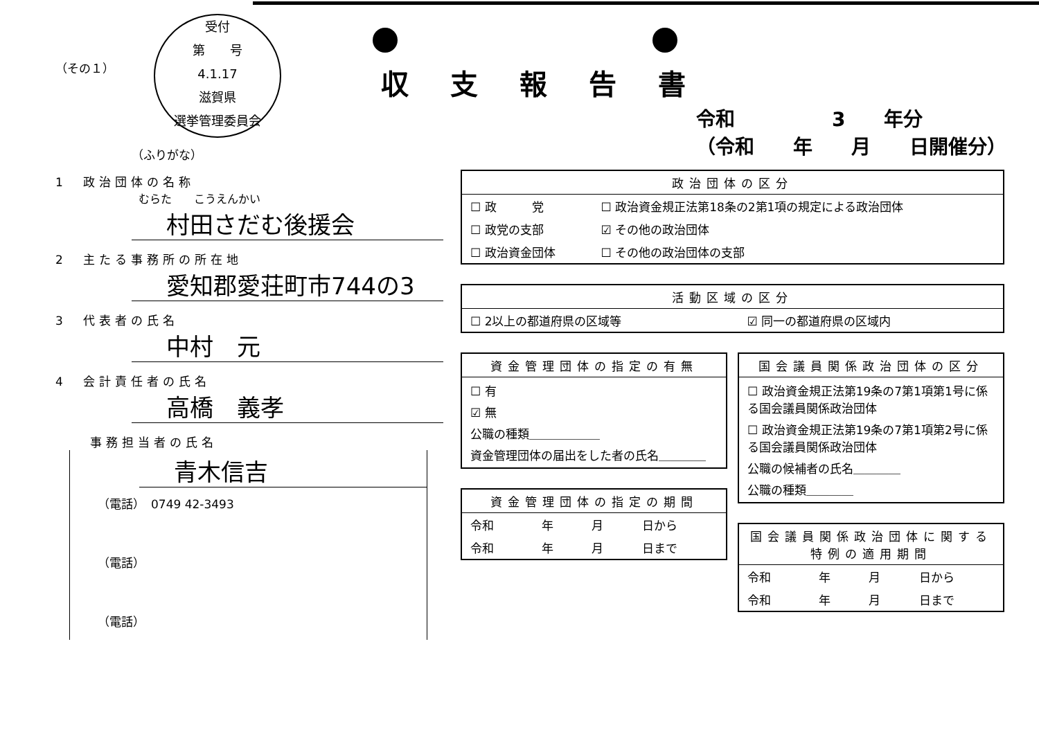受付
第　　号
4.1.17
滋賀県
選挙管理委員会
（その１）
（ふりがな）
1　政治団体の名称
むらた　　こうえんかい
村田さだむ後援会
2　主たる事務所の所在地
愛知郡愛荘町市744の3
3　代表者の氏名
中村　元
4　会計責任者の氏名
高橋　義孝
事務担当者の氏名
青木信吉
（電話）　0749 42-3493
（電話）
（電話）
収支報告書
令和　　　　　3　　年分
（令和　　年　　月　　日開催分）
政治団体の区分
| ☐ 政 党 | ☐ 政治資金規正法第18条の2第1項の規定による政治団体 |
| ☐ 政党の支部 | ☑ その他の政治団体 |
| ☐ 政治資金団体 | ☐ その他の政治団体の支部 |
活動区域の区分
| ☐ 2以上の都道府県の区域等 | ☑ 同一の都道府県の区域内 |
資金管理団体の指定の有無
☐ 有
☑ 無
公職の種類＿＿＿＿＿＿
資金管理団体の届出をした者の氏名＿＿＿＿
資金管理団体の指定の期間
| 令和 | 年 | 月 | 日から |
| 令和 | 年 | 月 | 日まで |
国会議員関係政治団体の区分
☐ 政治資金規正法第19条の7第1項第1号に係る国会議員関係政治団体
☐ 政治資金規正法第19条の7第1項第2号に係る国会議員関係政治団体
公職の候補者の氏名＿＿＿＿
公職の種類＿＿＿＿
国会議員関係政治団体に関する特例の適用期間
| 令和 | 年 | 月 | 日から |
| 令和 | 年 | 月 | 日まで |